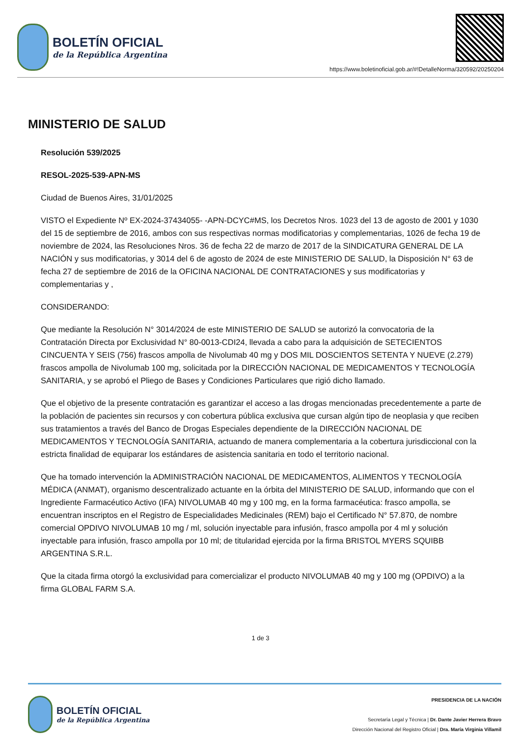BOLETÍN OFICIAL
de la República Argentina
https://www.boletinoficial.gob.ar/#!DetalleNorma/320592/20250204
MINISTERIO DE SALUD
Resolución 539/2025
RESOL-2025-539-APN-MS
Ciudad de Buenos Aires, 31/01/2025
VISTO el Expediente Nº EX-2024-37434055- -APN-DCYC#MS, los Decretos Nros. 1023 del 13 de agosto de 2001 y 1030 del 15 de septiembre de 2016, ambos con sus respectivas normas modificatorias y complementarias, 1026 de fecha 19 de noviembre de 2024, las Resoluciones Nros. 36 de fecha 22 de marzo de 2017 de la SINDICATURA GENERAL DE LA NACIÓN y sus modificatorias, y 3014 del 6 de agosto de 2024 de este MINISTERIO DE SALUD, la Disposición N° 63 de fecha 27 de septiembre de 2016 de la OFICINA NACIONAL DE CONTRATACIONES y sus modificatorias y complementarias y ,
CONSIDERANDO:
Que mediante la Resolución N° 3014/2024 de este MINISTERIO DE SALUD se autorizó la convocatoria de la Contratación Directa por Exclusividad N° 80-0013-CDI24, llevada a cabo para la adquisición de SETECIENTOS CINCUENTA Y SEIS (756) frascos ampolla de Nivolumab 40 mg y DOS MIL DOSCIENTOS SETENTA Y NUEVE (2.279) frascos ampolla de Nivolumab 100 mg, solicitada por la DIRECCIÓN NACIONAL DE MEDICAMENTOS Y TECNOLOGÍA SANITARIA, y se aprobó el Pliego de Bases y Condiciones Particulares que rigió dicho llamado.
Que el objetivo de la presente contratación es garantizar el acceso a las drogas mencionadas precedentemente a parte de la población de pacientes sin recursos y con cobertura pública exclusiva que cursan algún tipo de neoplasia y que reciben sus tratamientos a través del Banco de Drogas Especiales dependiente de la DIRECCIÓN NACIONAL DE MEDICAMENTOS Y TECNOLOGÍA SANITARIA, actuando de manera complementaria a la cobertura jurisdiccional con la estricta finalidad de equiparar los estándares de asistencia sanitaria en todo el territorio nacional.
Que ha tomado intervención la ADMINISTRACIÓN NACIONAL DE MEDICAMENTOS, ALIMENTOS Y TECNOLOGÍA MÉDICA (ANMAT), organismo descentralizado actuante en la órbita del MINISTERIO DE SALUD, informando que con el Ingrediente Farmacéutico Activo (IFA) NIVOLUMAB 40 mg y 100 mg, en la forma farmacéutica: frasco ampolla, se encuentran inscriptos en el Registro de Especialidades Medicinales (REM) bajo el Certificado N° 57.870, de nombre comercial OPDIVO NIVOLUMAB 10 mg / ml, solución inyectable para infusión, frasco ampolla por 4 ml y solución inyectable para infusión, frasco ampolla por 10 ml; de titularidad ejercida por la firma BRISTOL MYERS SQUIBB ARGENTINA S.R.L.
Que la citada firma otorgó la exclusividad para comercializar el producto NIVOLUMAB 40 mg y 100 mg (OPDIVO) a la firma GLOBAL FARM S.A.
1 de 3
BOLETÍN OFICIAL
de la República Argentina
PRESIDENCIA DE LA NACIÓN
Secretaría Legal y Técnica | Dr. Dante Javier Herrera Bravo
Dirección Nacional del Registro Oficial | Dra. María Virginia Villamil